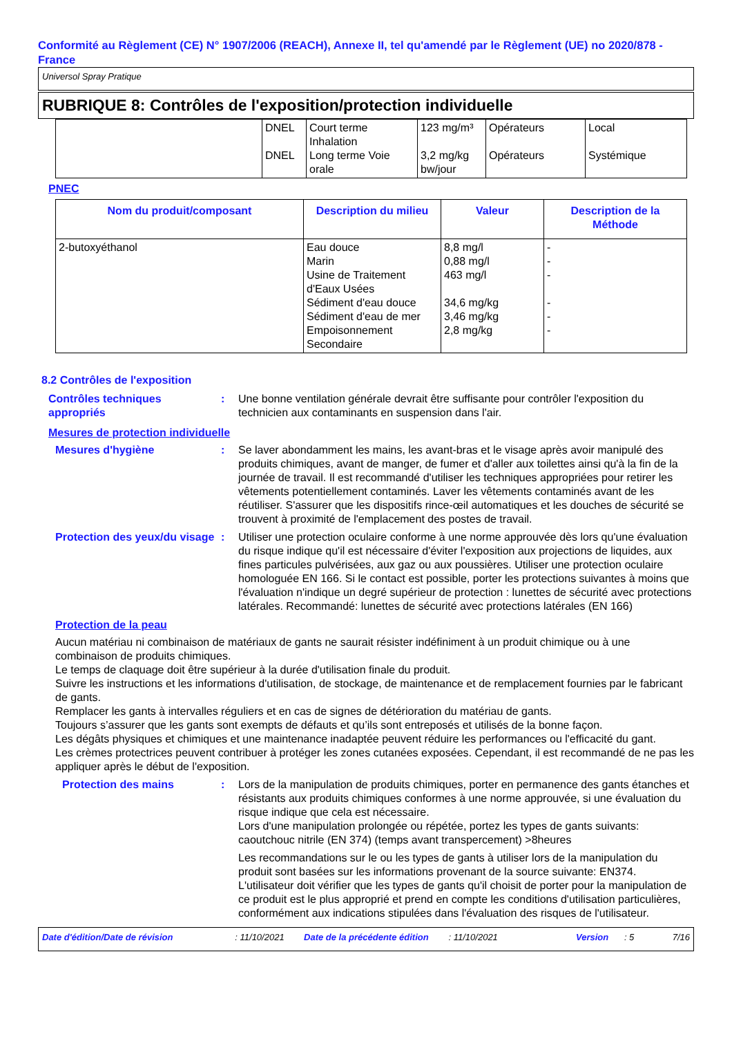Conformité au Règlement (CE) N° 1907/2006 (REACH), Annexe II, tel qu'amendé par le Règlement (UE) no 2020/878 - France
Universol Spray Pratique
RUBRIQUE 8: Contrôles de l'exposition/protection individuelle
| | DNEL DNEL | Court terme Inhalation Long terme Voie orale | 123 mg/m³ 3,2 mg/kg bw/jour | Opérateurs Opérateurs | Local Systémique |
PNEC
| Nom du produit/composant | Description du milieu | Valeur | Description de la Méthode |
| --- | --- | --- | --- |
| 2-butoxyéthanol | Eau douce Marin Usine de Traitement d'Eaux Usées Sédiment d'eau douce Sédiment d'eau de mer Empoisonnement Secondaire | 8,8 mg/l 0,88 mg/l 463 mg/l 34,6 mg/kg 3,46 mg/kg 2,8 mg/kg | - - - - - - |
8.2 Contrôles de l'exposition
Contrôles techniques appropriés
: Une bonne ventilation générale devrait être suffisante pour contrôler l'exposition du technicien aux contaminants en suspension dans l'air.
Mesures de protection individuelle
Mesures d'hygiène : Se laver abondamment les mains, les avant-bras et le visage après avoir manipulé des produits chimiques, avant de manger, de fumer et d'aller aux toilettes ainsi qu'à la fin de la journée de travail. Il est recommandé d'utiliser les techniques appropriées pour retirer les vêtements potentiellement contaminés. Laver les vêtements contaminés avant de les réutiliser. S'assurer que les dispositifs rince-œil automatiques et les douches de sécurité se trouvent à proximité de l'emplacement des postes de travail.
Protection des yeux/du visage
: Utiliser une protection oculaire conforme à une norme approuvée dès lors qu'une évaluation du risque indique qu'il est nécessaire d'éviter l'exposition aux projections de liquides, aux fines particules pulvérisées, aux gaz ou aux poussières. Utiliser une protection oculaire homologuée EN 166. Si le contact est possible, porter les protections suivantes à moins que l'évaluation n'indique un degré supérieur de protection : lunettes de sécurité avec protections latérales. Recommandé: lunettes de sécurité avec protections latérales (EN 166)
Protection de la peau
Aucun matériau ni combinaison de matériaux de gants ne saurait résister indéfiniment à un produit chimique ou à une combinaison de produits chimiques.
Le temps de claquage doit être supérieur à la durée d'utilisation finale du produit.
Suivre les instructions et les informations d'utilisation, de stockage, de maintenance et de remplacement fournies par le fabricant de gants.
Remplacer les gants à intervalles réguliers et en cas de signes de détérioration du matériau de gants.
Toujours s’assurer que les gants sont exempts de défauts et qu’ils sont entreposés et utilisés de la bonne façon.
Les dégâts physiques et chimiques et une maintenance inadaptée peuvent réduire les performances ou l'efficacité du gant.
Les crèmes protectrices peuvent contribuer à protéger les zones cutanées exposées. Cependant, il est recommandé de ne pas les appliquer après le début de l'exposition.
Protection des mains : Lors de la manipulation de produits chimiques, porter en permanence des gants étanches et résistants aux produits chimiques conformes à une norme approuvée, si une évaluation du risque indique que cela est nécessaire.
Lors d'une manipulation prolongée ou répétée, portez les types de gants suivants: caoutchouc nitrile (EN 374) (temps avant transpercement) >8heures
Les recommandations sur le ou les types de gants à utiliser lors de la manipulation du produit sont basées sur les informations provenant de la source suivante: EN374. L'utilisateur doit vérifier que les types de gants qu'il choisit de porter pour la manipulation de ce produit est le plus approprié et prend en compte les conditions d'utilisation particulières, conformément aux indications stipulées dans l'évaluation des risques de l'utilisateur.
Date d'édition/Date de révision: 11/10/2021 Date de la précédente édition: 11/10/2021 Version: 5 7/16